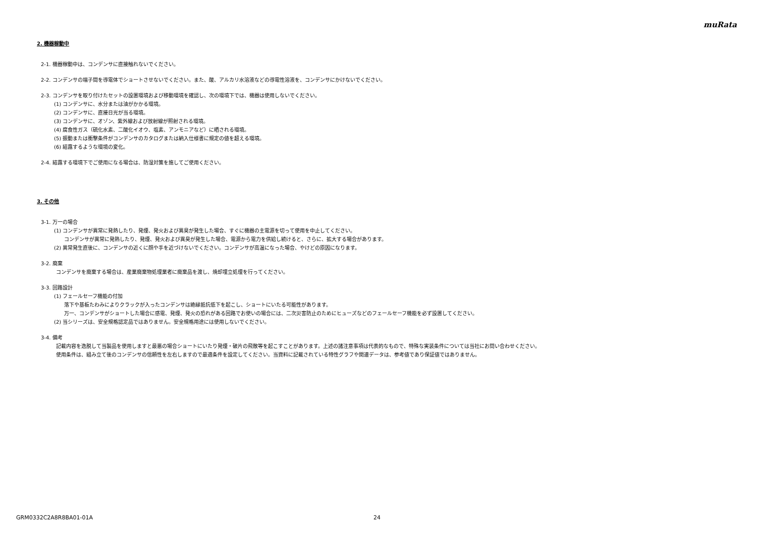muRata
2. 機器稼動中
2-1. 機器稼動中は、コンデンサに直接触れないでください。
2-2. コンデンサの端子間を導電体でショートさせないでください。また、酸、アルカリ水溶液などの導電性溶液を、コンデンサにかけないでください。
2-3. コンデンサを取り付けたセットの設置環境および移動環境を確認し、次の環境下では、機器は使用しないでください。
(1) コンデンサに、水分または油がかかる環境。
(2) コンデンサに、直接日光が当る環境。
(3) コンデンサに、オゾン、紫外線および放射線が照射される環境。
(4) 腐食性ガス（硫化水素、二酸化イオウ、塩素、アンモニアなど）に晒される環境。
(5) 振動または衝撃条件がコンデンサのカタログまたは納入仕様書に規定の値を超える環境。
(6) 結露するような環境の変化。
2-4. 結露する環境下でご使用になる場合は、防湿対策を施してご使用ください。
3. その他
3-1. 万一の場合
(1) コンデンサが異常に発熱したり、発煙、発火および異臭が発生した場合、すぐに機器の主電源を切って使用を中止してください。
コンデンサが異常に発熱したり、発煙、発火および異臭が発生した場合、電源から電力を供給し続けると、さらに、拡大する場合があります。
(2) 異常発生直後に、コンデンサの近くに顔や手を近づけないでください。コンデンサが高温になった場合、やけどの原因になります。
3-2. 廃棄
コンデンサを廃棄する場合は、産業廃棄物処理業者に廃棄品を渡し、焼却埋立処理を行ってください。
3-3. 回路設計
(1) フェールセーフ機能の付加
落下や基板たわみによりクラックが入ったコンデンサは絶縁抵抗低下を起こし、ショートにいたる可能性があります。
万一、コンデンサがショートした場合に感電、発煙、発火の恐れがある回路でお使いの場合には、二次災害防止のためにヒューズなどのフェールセーフ機能を必ず設置してください。
(2) 当シリーズは、安全規格認定品ではありません。安全規格用途には使用しないでください。
3-4. 備考
記載内容を逸脱して当製品を使用しますと最悪の場合ショートにいたり発煙・破片の飛散等を起こすことがあります。上述の諸注意事項は代表的なもので、特殊な実装条件については当社にお問い合わせください。
使用条件は、組み立て後のコンデンサの信頼性を左右しますので最適条件を設定してください。当資料に記載されている特性グラフや関連データは、参考値であり保証値ではありません。
GRM0332C2A8R8BA01-01A 24